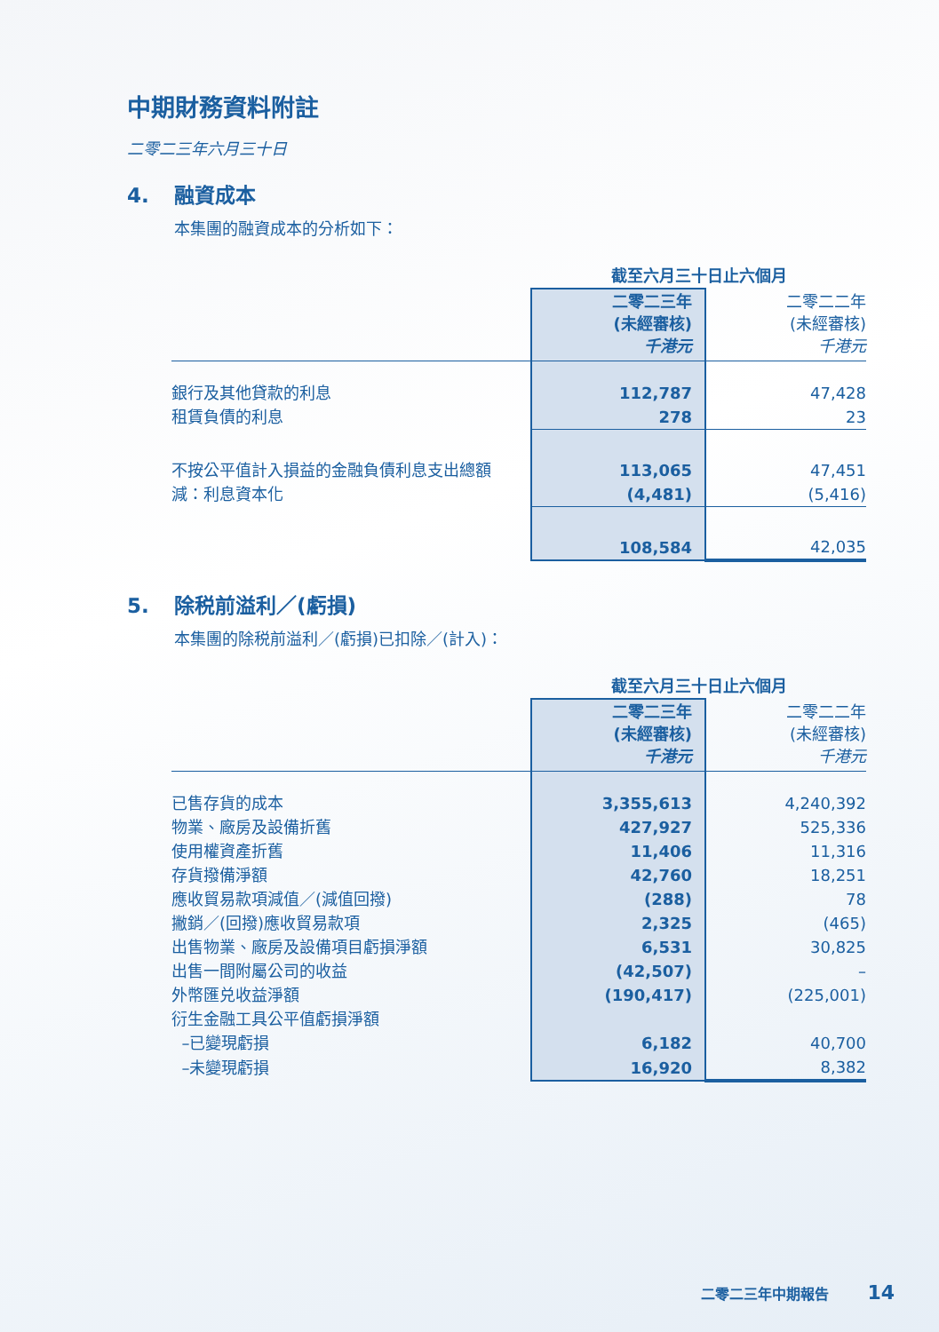中期財務資料附註
二零二三年六月三十日
4. 融資成本
本集團的融資成本的分析如下：
| | 截至六月三十日止六個月 | |
| --- | --- | --- |
| | 二零二三年 (未經審核) 千港元 | 二零二二年 (未經審核) 千港元 |
| 銀行及其他貸款的利息 | 112,787 | 47,428 |
| 租賃負債的利息 | 278 | 23 |
| 不按公平值計入損益的金融負債利息支出總額 | 113,065 | 47,451 |
| 減：利息資本化 | (4,481) | (5,416) |
| | 108,584 | 42,035 |
5. 除税前溢利／(虧損)
本集團的除税前溢利／(虧損)已扣除／(計入)：
| | 截至六月三十日止六個月 | |
| --- | --- | --- |
| | 二零二三年 (未經審核) 千港元 | 二零二二年 (未經審核) 千港元 |
| 已售存貨的成本 | 3,355,613 | 4,240,392 |
| 物業、廠房及設備折舊 | 427,927 | 525,336 |
| 使用權資產折舊 | 11,406 | 11,316 |
| 存貨撥備淨額 | 42,760 | 18,251 |
| 應收貿易款項減值／(減值回撥) | (288) | 78 |
| 撇銷／(回撥)應收貿易款項 | 2,325 | (465) |
| 出售物業、廠房及設備項目虧損淨額 | 6,531 | 30,825 |
| 出售一間附屬公司的收益 | (42,507) | – |
| 外幣匯兑收益淨額 | (190,417) | (225,001) |
| 衍生金融工具公平值虧損淨額 | | |
| –已變現虧損 | 6,182 | 40,700 |
| –未變現虧損 | 16,920 | 8,382 |
二零二三年中期報告 14